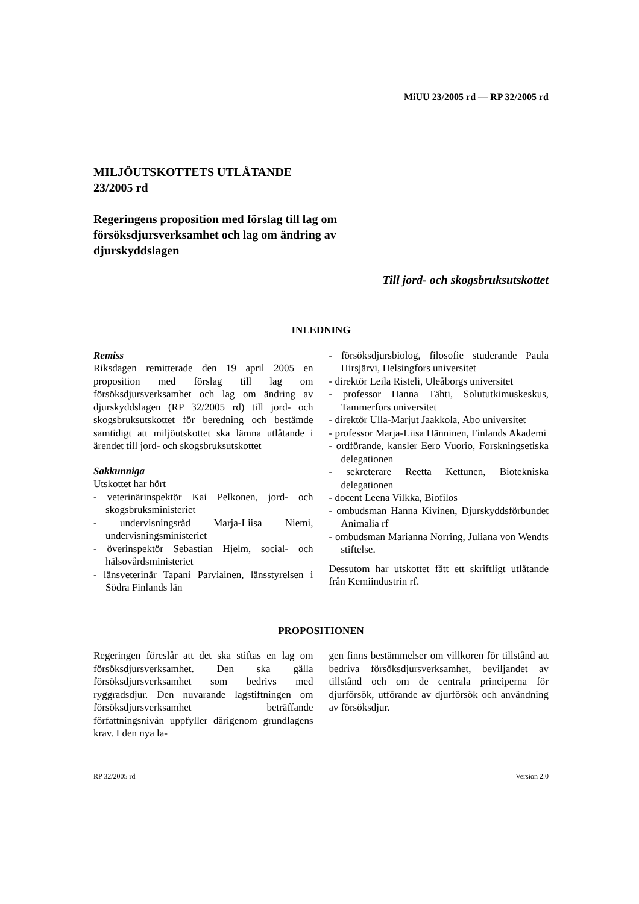MiUU 23/2005 rd — RP 32/2005 rd
MILJÖUTSKOTTETS UTLÅTANDE
23/2005 rd
Regeringens proposition med förslag till lag om försöksdjursverksamhet och lag om ändring av djurskyddslagen
Till jord- och skogsbruksutskottet
INLEDNING
Remiss
Riksdagen remitterade den 19 april 2005 en proposition med förslag till lag om försöksdjursverksamhet och lag om ändring av djurskyddslagen (RP 32/2005 rd) till jord- och skogsbruksutskottet för beredning och bestämde samtidigt att miljöutskottet ska lämna utlåtande i ärendet till jord- och skogsbruksutskottet
Sakkunniga
Utskottet har hört
- veterinärinspektör Kai Pelkonen, jord- och skogsbruksministeriet
- undervisningsråd Marja-Liisa Niemi, undervisningsministeriet
- överinspektör Sebastian Hjelm, social- och hälsovårdsministeriet
- länsveterinär Tapani Parviainen, länsstyrelsen i Södra Finlands län
- försöksdjursbiolog, filosofie studerande Paula Hirsjärvi, Helsingfors universitet
- direktör Leila Risteli, Uleåborgs universitet
- professor Hanna Tähti, Solututkimuskeskus, Tammerfors universitet
- direktör Ulla-Marjut Jaakkola, Åbo universitet
- professor Marja-Liisa Hänninen, Finlands Akademi
- ordförande, kansler Eero Vuorio, Forskningsetiska delegationen
- sekreterare Reetta Kettunen, Biotekniska delegationen
- docent Leena Vilkka, Biofilos
- ombudsman Hanna Kivinen, Djurskyddsförbundet Animalia rf
- ombudsman Marianna Norring, Juliana von Wendts stiftelse.
Dessutom har utskottet fått ett skriftligt utlåtande från Kemiindustrin rf.
PROPOSITIONEN
Regeringen föreslår att det ska stiftas en lag om försöksdjursverksamhet. Den ska gälla försöksdjursverksamhet som bedrivs med ryggradsdjur. Den nuvarande lagstiftningen om försöksdjursverksamhet beträffande författningsnivån uppfyller därigenom grundlagens krav. I den nya la-
gen finns bestämmelser om villkoren för tillstånd att bedriva försöksdjursverksamhet, beviljandet av tillstånd och om de centrala principerna för djurförsök, utförande av djurförsök och användning av försöksdjur.
RP 32/2005 rd Version 2.0